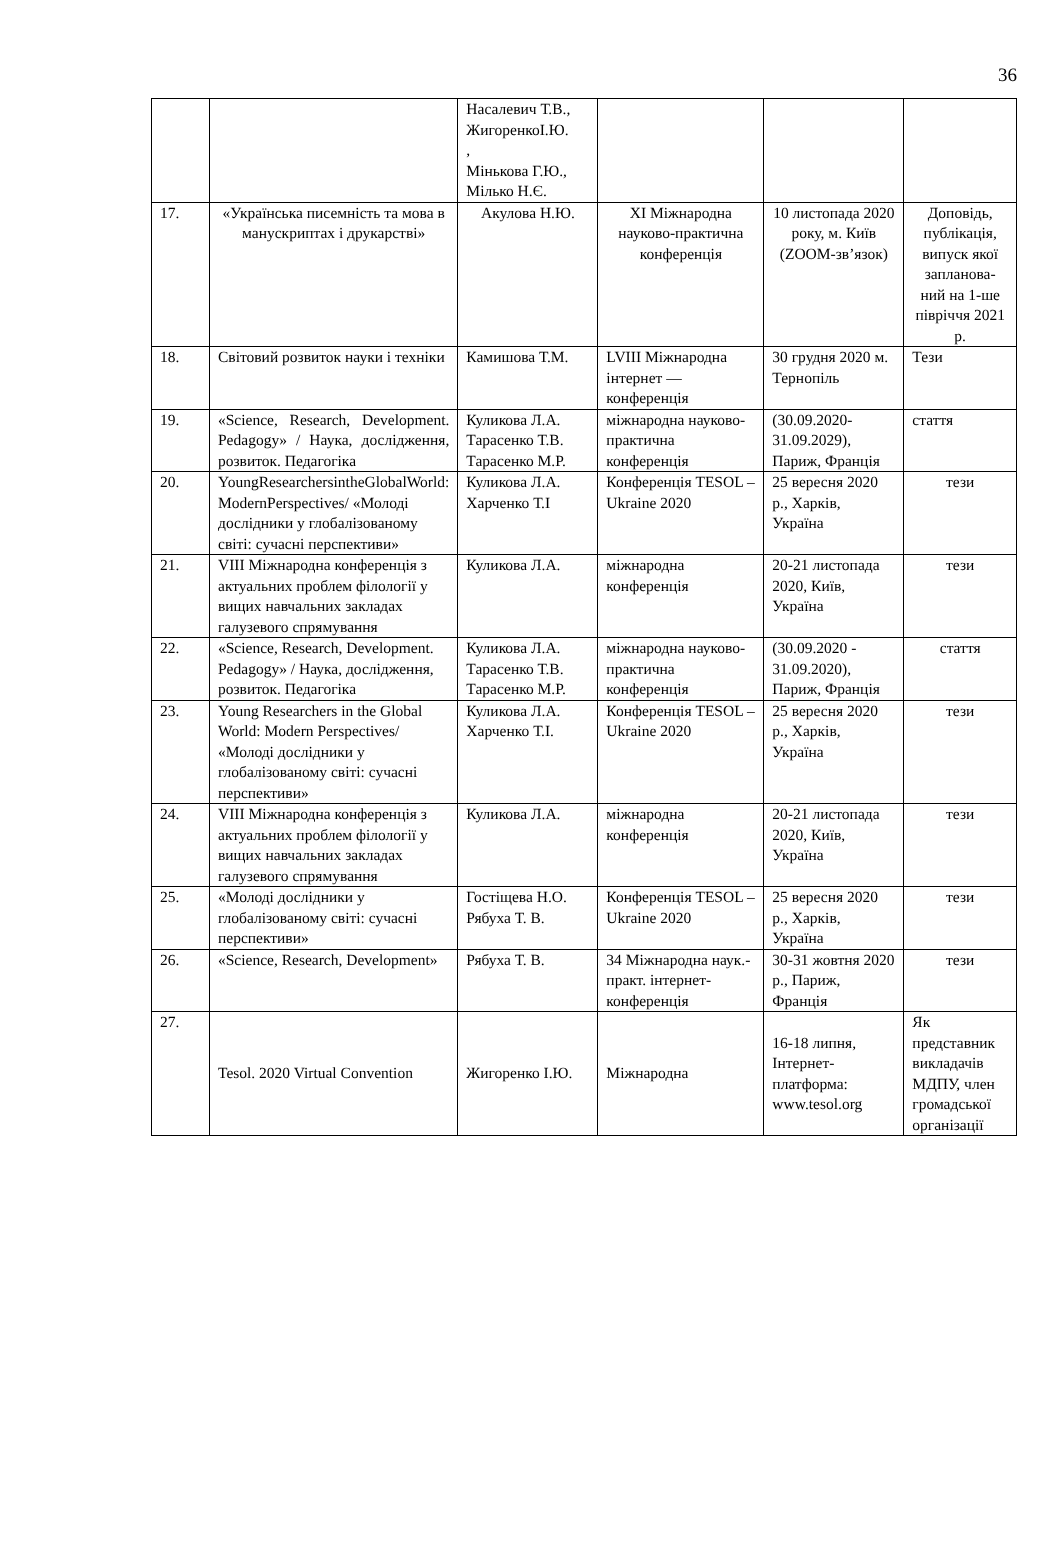36
| | | Насалевич Т.В., ЖигоренкоІ.Ю. , Мінькова Г.Ю., Мілько Н.Є. | | | |
| 17. | «Українська писемність та мова в манускриптах і друкарстві» | Акулова Н.Ю. | XI Міжнародна науково-практична конференція | 10 листопада 2020 року, м. Київ (ZOOM-зв’язок) | Доповідь, публікація, випуск якої запланова-ний на 1-ше півріччя 2021 р. |
| 18. | Світовий розвиток науки і техніки | Камишова Т.М. | LVIII Міжнародна інтернет — конференція | 30 грудня 2020 м. Тернопіль | Тези |
| 19. | «Science, Research, Development. Pedagogy» / Наука, дослідження, розвиток. Педагогіка | Куликова Л.А. Тарасенко Т.В. Тарасенко М.Р. | міжнародна науково-практична конференція | (30.09.2020-31.09.2029), Париж, Франція | стаття |
| 20. | YoungResearchersintheGlobalWorld: ModernPerspectives/ «Молоді дослідники у глобалізованому світі: сучасні перспективи» | Куликова Л.А. Харченко Т.І | Конференція TESOL –Ukraine 2020 | 25 вересня 2020 р., Харків, Україна | тези |
| 21. | VIII Міжнародна конференція з актуальних проблем філології у вищих навчальних закладах галузевого спрямування | Куликова Л.А. | міжнародна конференція | 20-21 листопада 2020, Київ, Україна | тези |
| 22. | «Science, Research, Development. Pedagogy» / Наука, дослідження, розвиток. Педагогіка | Куликова Л.А. Тарасенко Т.В. Тарасенко М.Р. | міжнародна науково-практична конференція | (30.09.2020 - 31.09.2020), Париж, Франція | стаття |
| 23. | Young Researchers in the Global World: Modern Perspectives/ «Молоді дослідники у глобалізованому світі: сучасні перспективи» | Куликова Л.А. Харченко Т.І. | Конференція TESOL –Ukraine 2020 | 25 вересня 2020 р., Харків, Україна | тези |
| 24. | VIII Міжнародна конференція з актуальних проблем філології у вищих навчальних закладах галузевого спрямування | Куликова Л.А. | міжнародна конференція | 20-21 листопада 2020, Київ, Україна | тези |
| 25. | «Молоді дослідники у глобалізованому світі: сучасні перспективи» | Гостіщева Н.О. Рябуха Т. В. | Конференція TESOL –Ukraine 2020 | 25 вересня 2020 р., Харків, Україна | тези |
| 26. | «Science, Research, Development» | Рябуха Т. В. | 34 Міжнародна наук.-практ. інтернет-конференція | 30-31 жовтня 2020 р., Париж, Франція | тези |
| 27. | Tesol. 2020 Virtual Convention | Жигоренко І.Ю. | Міжнародна | 16-18 липня, Інтернет-платформа: www.tesol.org | Як представник викладачів МДПУ, член громадської організації |